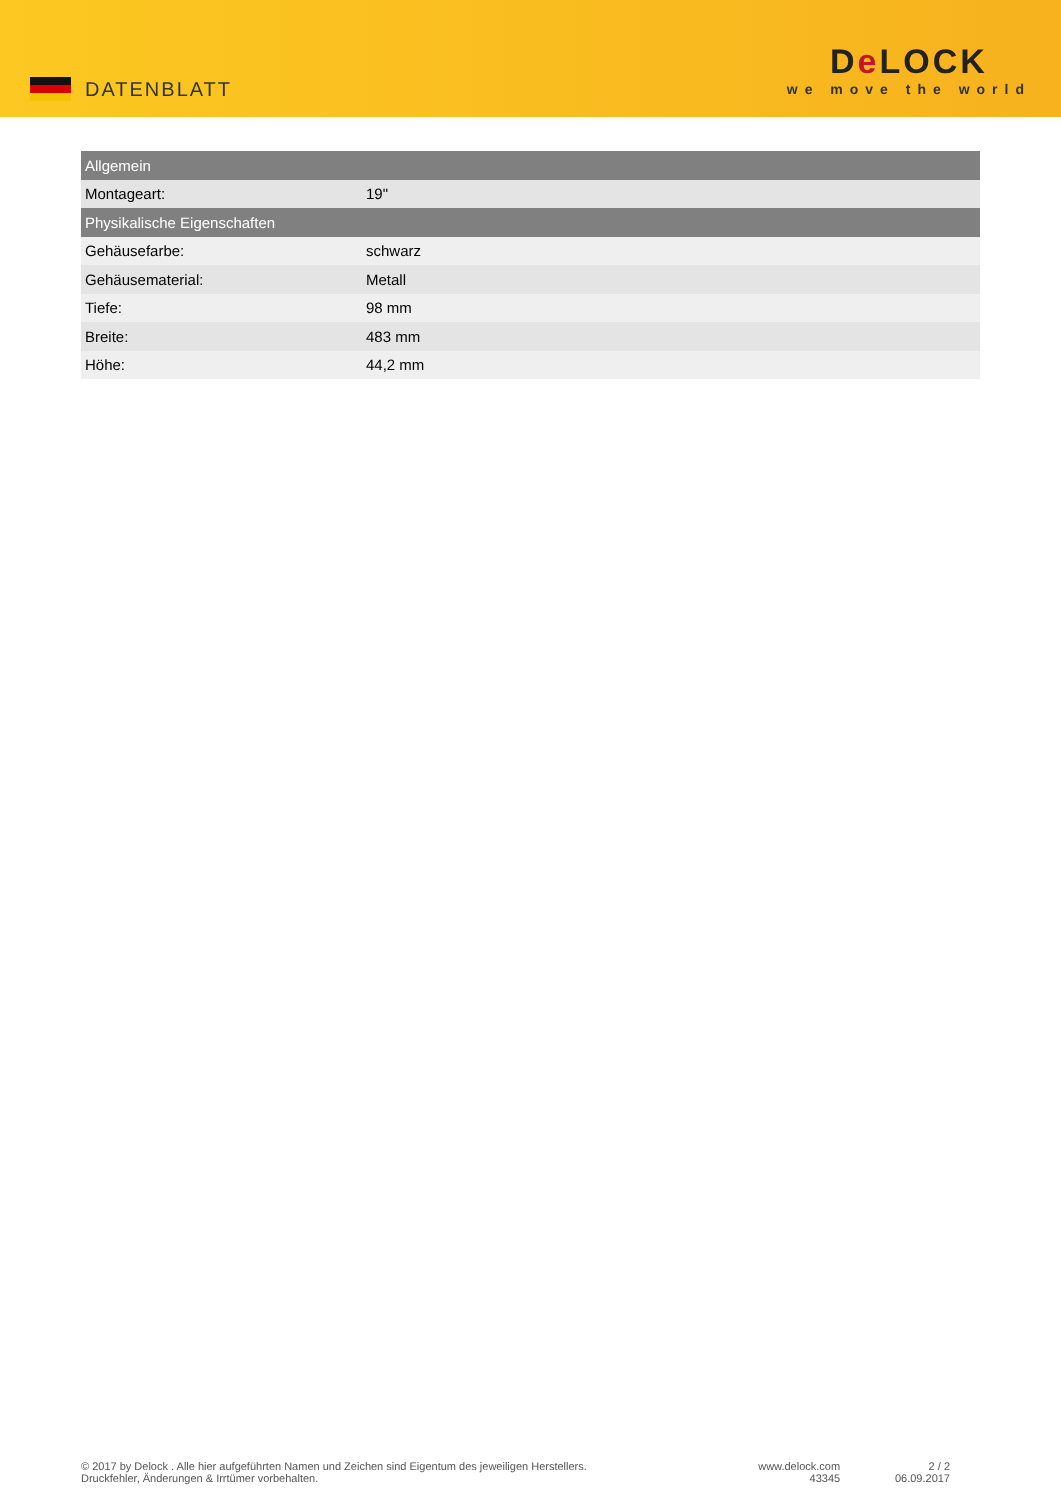DATENBLATT
De LOCK
we move the world
| Allgemein | |
| --- | --- |
| Montageart: | 19" |
| Physikalische Eigenschaften | |
| Gehäusefarbe: | schwarz |
| Gehäusematerial: | Metall |
| Tiefe: | 98 mm |
| Breite: | 483 mm |
| Höhe: | 44,2 mm |
© 2017 by Delock . Alle hier aufgeführten Namen und Zeichen sind Eigentum des jeweiligen Herstellers.
Druckfehler, Änderungen & Irrtümer vorbehalten.
www.delock.com
43345
2 / 2
06.09.2017